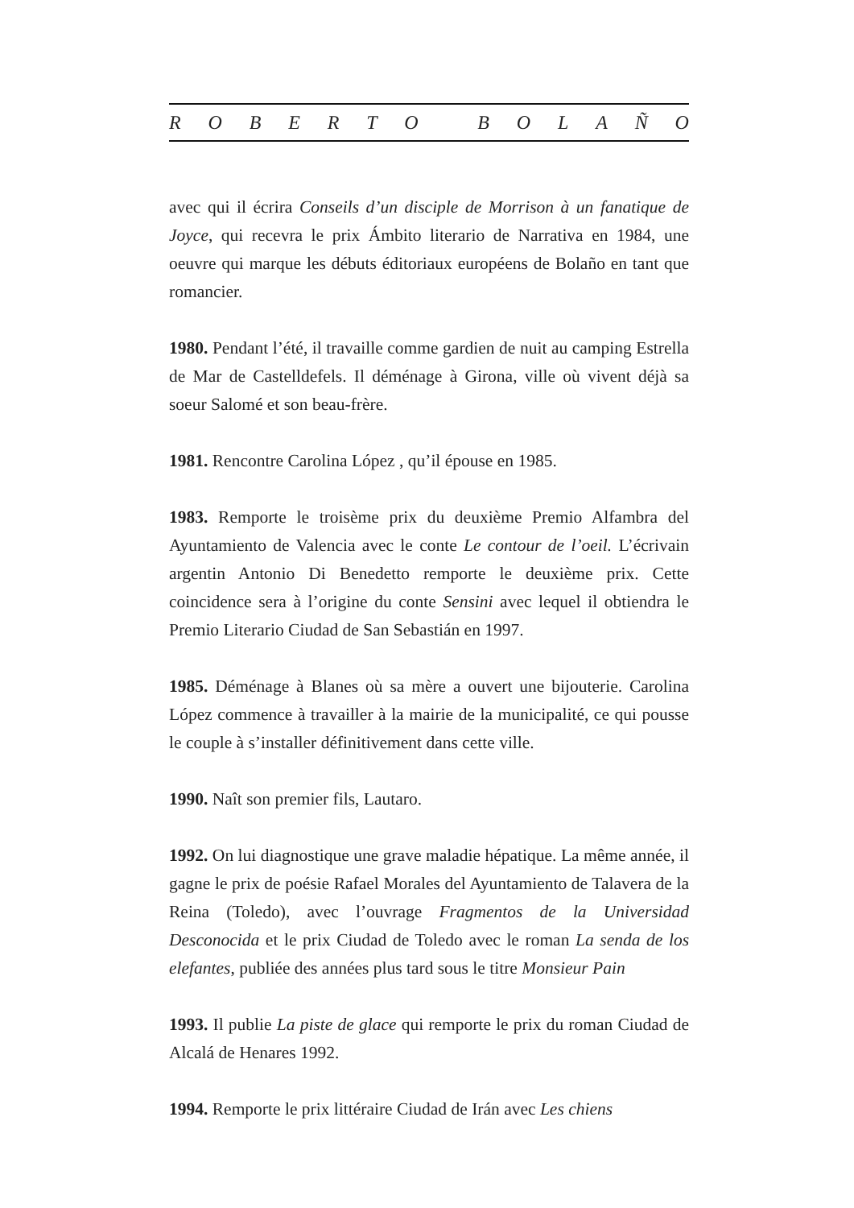ROBERTO BOLAÑO
avec qui il écrira Conseils d’un disciple de Morrison à un fanatique de Joyce, qui recevra le prix Ámbito literario de Narrativa en 1984, une oeuvre qui marque les débuts éditoriaux européens de Bolaño en tant que romancier.
1980. Pendant l’été, il travaille comme gardien de nuit au camping Estrella de Mar de Castelldefels. Il déménage à Girona, ville où vivent déjà sa soeur Salomé et son beau-frère.
1981. Rencontre Carolina López , qu’il épouse en 1985.
1983. Remporte le troisème prix du deuxième Premio Alfambra del Ayuntamiento de Valencia avec le conte Le contour de l’oeil. L’écrivain argentin Antonio Di Benedetto remporte le deuxième prix. Cette coincidence sera à l’origine du conte Sensini avec lequel il obtiendra le Premio Literario Ciudad de San Sebastián en 1997.
1985. Déménage à Blanes où sa mère a ouvert une bijouterie. Carolina López commence à travailler à la mairie de la municipalité, ce qui pousse le couple à s’installer définitivement dans cette ville.
1990. Naît son premier fils, Lautaro.
1992. On lui diagnostique une grave maladie hépatique. La même année, il gagne le prix de poésie Rafael Morales del Ayuntamiento de Talavera de la Reina (Toledo), avec l’ouvrage Fragmentos de la Universidad Desconocida et le prix Ciudad de Toledo avec le roman La senda de los elefantes, publiée des années plus tard sous le titre Monsieur Pain
1993. Il publie La piste de glace qui remporte le prix du roman Ciudad de Alcalá de Henares 1992.
1994. Remporte le prix littéraire Ciudad de Irán avec Les chiens